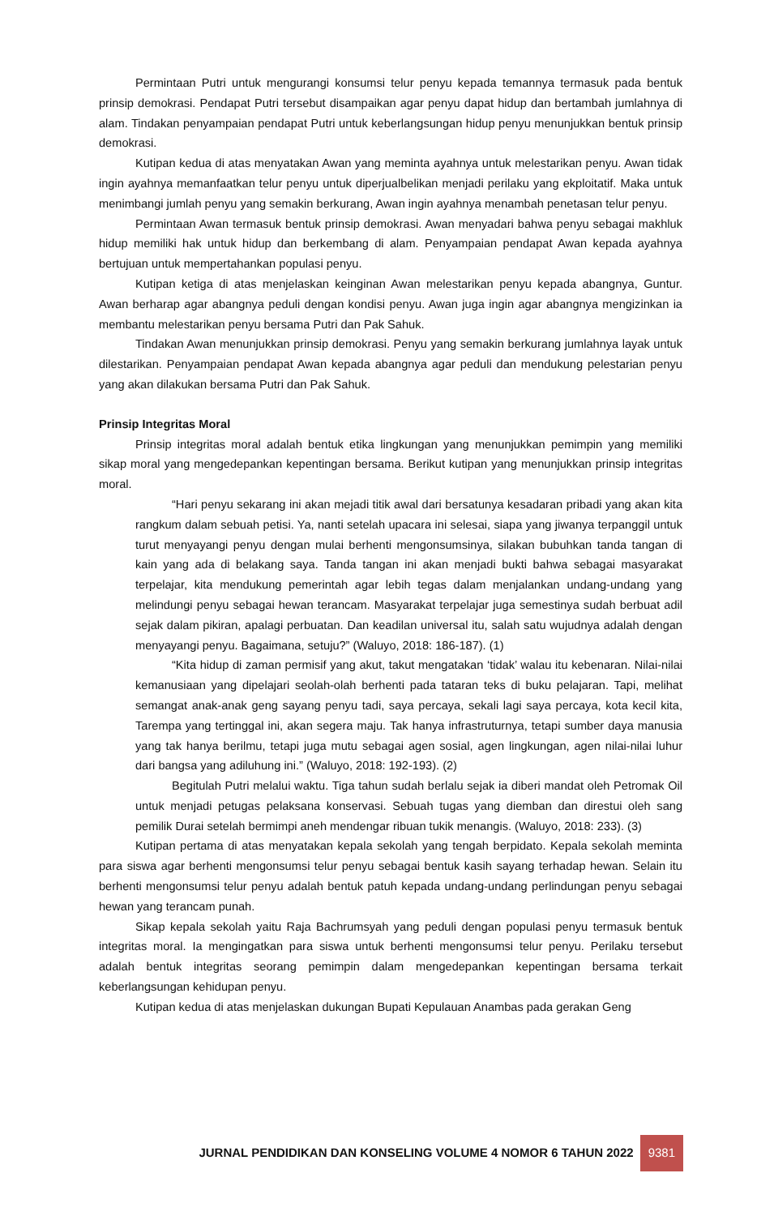Permintaan Putri untuk mengurangi konsumsi telur penyu kepada temannya termasuk pada bentuk prinsip demokrasi. Pendapat Putri tersebut disampaikan agar penyu dapat hidup dan bertambah jumlahnya di alam. Tindakan penyampaian pendapat Putri untuk keberlangsungan hidup penyu menunjukkan bentuk prinsip demokrasi.
Kutipan kedua di atas menyatakan Awan yang meminta ayahnya untuk melestarikan penyu. Awan tidak ingin ayahnya memanfaatkan telur penyu untuk diperjualbelikan menjadi perilaku yang ekploitatif. Maka untuk menimbangi jumlah penyu yang semakin berkurang, Awan ingin ayahnya menambah penetasan telur penyu.
Permintaan Awan termasuk bentuk prinsip demokrasi. Awan menyadari bahwa penyu sebagai makhluk hidup memiliki hak untuk hidup dan berkembang di alam. Penyampaian pendapat Awan kepada ayahnya bertujuan untuk mempertahankan populasi penyu.
Kutipan ketiga di atas menjelaskan keinginan Awan melestarikan penyu kepada abangnya, Guntur. Awan berharap agar abangnya peduli dengan kondisi penyu. Awan juga ingin agar abangnya mengizinkan ia membantu melestarikan penyu bersama Putri dan Pak Sahuk.
Tindakan Awan menunjukkan prinsip demokrasi. Penyu yang semakin berkurang jumlahnya layak untuk dilestarikan. Penyampaian pendapat Awan kepada abangnya agar peduli dan mendukung pelestarian penyu yang akan dilakukan bersama Putri dan Pak Sahuk.
Prinsip Integritas Moral
Prinsip integritas moral adalah bentuk etika lingkungan yang menunjukkan pemimpin yang memiliki sikap moral yang mengedepankan kepentingan bersama. Berikut kutipan yang menunjukkan prinsip integritas moral.
“Hari penyu sekarang ini akan mejadi titik awal dari bersatunya kesadaran pribadi yang akan kita rangkum dalam sebuah petisi. Ya, nanti setelah upacara ini selesai, siapa yang jiwanya terpanggil untuk turut menyayangi penyu dengan mulai berhenti mengonsumsinya, silakan bubuhkan tanda tangan di kain yang ada di belakang saya. Tanda tangan ini akan menjadi bukti bahwa sebagai masyarakat terpelajar, kita mendukung pemerintah agar lebih tegas dalam menjalankan undang-undang yang melindungi penyu sebagai hewan terancam. Masyarakat terpelajar juga semestinya sudah berbuat adil sejak dalam pikiran, apalagi perbuatan. Dan keadilan universal itu, salah satu wujudnya adalah dengan menyayangi penyu. Bagaimana, setuju?” (Waluyo, 2018: 186-187). (1)
“Kita hidup di zaman permisif yang akut, takut mengatakan ‘tidak’ walau itu kebenaran. Nilai-nilai kemanusiaan yang dipelajari seolah-olah berhenti pada tataran teks di buku pelajaran. Tapi, melihat semangat anak-anak geng sayang penyu tadi, saya percaya, sekali lagi saya percaya, kota kecil kita, Tarempa yang tertinggal ini, akan segera maju. Tak hanya infrastruturnya, tetapi sumber daya manusia yang tak hanya berilmu, tetapi juga mutu sebagai agen sosial, agen lingkungan, agen nilai-nilai luhur dari bangsa yang adiluhung ini.” (Waluyo, 2018: 192-193). (2)
Begitulah Putri melalui waktu. Tiga tahun sudah berlalu sejak ia diberi mandat oleh Petromak Oil untuk menjadi petugas pelaksana konservasi. Sebuah tugas yang diemban dan direstui oleh sang pemilik Durai setelah bermimpi aneh mendengar ribuan tukik menangis. (Waluyo, 2018: 233). (3)
Kutipan pertama di atas menyatakan kepala sekolah yang tengah berpidato. Kepala sekolah meminta para siswa agar berhenti mengonsumsi telur penyu sebagai bentuk kasih sayang terhadap hewan. Selain itu berhenti mengonsumsi telur penyu adalah bentuk patuh kepada undang-undang perlindungan penyu sebagai hewan yang terancam punah.
Sikap kepala sekolah yaitu Raja Bachrumsyah yang peduli dengan populasi penyu termasuk bentuk integritas moral. Ia mengingatkan para siswa untuk berhenti mengonsumsi telur penyu. Perilaku tersebut adalah bentuk integritas seorang pemimpin dalam mengedepankan kepentingan bersama terkait keberlangsungan kehidupan penyu.
Kutipan kedua di atas menjelaskan dukungan Bupati Kepulauan Anambas pada gerakan Geng
JURNAL PENDIDIKAN DAN KONSELING VOLUME 4 NOMOR 6 TAHUN 2022 9381